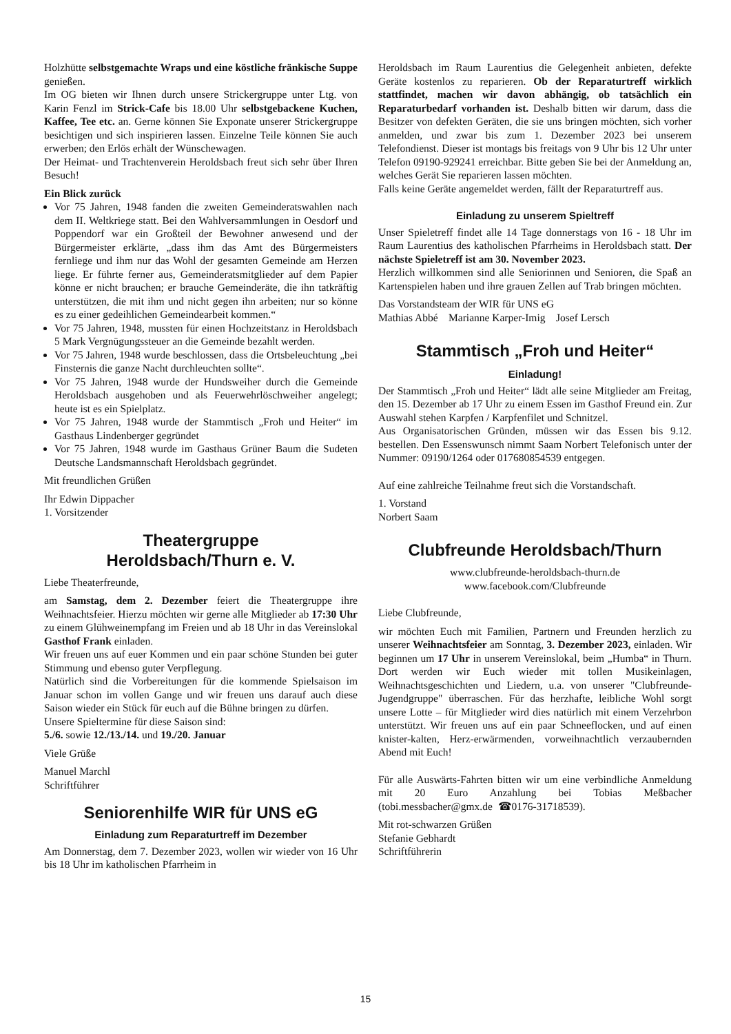Holzhütte selbstgemachte Wraps und eine köstliche fränkische Suppe genießen.
Im OG bieten wir Ihnen durch unsere Strickergruppe unter Ltg. von Karin Fenzl im Strick-Cafe bis 18.00 Uhr selbstgebackene Kuchen, Kaffee, Tee etc. an. Gerne können Sie Exponate unserer Strickergruppe besichtigen und sich inspirieren lassen. Einzelne Teile können Sie auch erwerben; den Erlös erhält der Wünschewagen.
Der Heimat- und Trachtenverein Heroldsbach freut sich sehr über Ihren Besuch!
Ein Blick zurück
Vor 75 Jahren, 1948 fanden die zweiten Gemeinderatswahlen nach dem II. Weltkriege statt. Bei den Wahlversammlungen in Oesdorf und Poppendorf war ein Großteil der Bewohner anwesend und der Bürgermeister erklärte, „dass ihm das Amt des Bürgermeisters fernliege und ihm nur das Wohl der gesamten Gemeinde am Herzen liege. Er führte ferner aus, Gemeinderatsmitglieder auf dem Papier könne er nicht brauchen; er brauche Gemeinderäte, die ihn tatkräftig unterstützen, die mit ihm und nicht gegen ihn arbeiten; nur so könne es zu einer gedeihlichen Gemeindearbeit kommen.“
Vor 75 Jahren, 1948, mussten für einen Hochzeitstanz in Heroldsbach 5 Mark Vergnügungssteuer an die Gemeinde bezahlt werden.
Vor 75 Jahren, 1948 wurde beschlossen, dass die Ortsbeleuchtung „bei Finsternis die ganze Nacht durchleuchten sollte“.
Vor 75 Jahren, 1948 wurde der Hundsweiher durch die Gemeinde Heroldsbach ausgehoben und als Feuerwehrlöschweiher angelegt; heute ist es ein Spielplatz.
Vor 75 Jahren, 1948 wurde der Stammtisch „Froh und Heiter“ im Gasthaus Lindenberger gegründet
Vor 75 Jahren, 1948 wurde im Gasthaus Grüner Baum die Sudeten Deutsche Landsmannschaft Heroldsbach gegründet.
Mit freundlichen Grüßen
Ihr Edwin Dippacher
1. Vorsitzender
Theatergruppe
Heroldsbach/Thurn e. V.
Liebe Theaterfreunde,
am Samstag, dem 2. Dezember feiert die Theatergruppe ihre Weihnachtsfeier. Hierzu möchten wir gerne alle Mitglieder ab 17:30 Uhr zu einem Glühweinempfang im Freien und ab 18 Uhr in das Vereinslokal Gasthof Frank einladen.
Wir freuen uns auf euer Kommen und ein paar schöne Stunden bei guter Stimmung und ebenso guter Verpflegung.
Natürlich sind die Vorbereitungen für die kommende Spielsaison im Januar schon im vollen Gange und wir freuen uns darauf auch diese Saison wieder ein Stück für euch auf die Bühne bringen zu dürfen.
Unsere Spieltermine für diese Saison sind:
5./6. sowie 12./13./14. und 19./20. Januar
Viele Grüße
Manuel Marchl
Schriftführer
Seniorenhilfe WIR für UNS eG
Einladung zum Reparaturtreff im Dezember
Am Donnerstag, dem 7. Dezember 2023, wollen wir wieder von 16 Uhr bis 18 Uhr im katholischen Pfarrheim in
Heroldsbach im Raum Laurentius die Gelegenheit anbieten, defekte Geräte kostenlos zu reparieren. Ob der Reparaturtreff wirklich stattfindet, machen wir davon abhängig, ob tatsächlich ein Reparaturbedarf vorhanden ist. Deshalb bitten wir darum, dass die Besitzer von defekten Geräten, die sie uns bringen möchten, sich vorher anmelden, und zwar bis zum 1. Dezember 2023 bei unserem Telefondienst. Dieser ist montags bis freitags von 9 Uhr bis 12 Uhr unter Telefon 09190-929241 erreichbar. Bitte geben Sie bei der Anmeldung an, welches Gerät Sie reparieren lassen möchten.
Falls keine Geräte angemeldet werden, fällt der Reparaturtreff aus.
Einladung zu unserem Spieltreff
Unser Spieletreff findet alle 14 Tage donnerstags von 16 - 18 Uhr im Raum Laurentius des katholischen Pfarrheims in Heroldsbach statt. Der nächste Spieletreff ist am 30. November 2023.
Herzlich willkommen sind alle Seniorinnen und Senioren, die Spaß an Kartenspielen haben und ihre grauen Zellen auf Trab bringen möchten.
Das Vorstandsteam der WIR für UNS eG
Mathias Abbé Marianne Karper-Imig Josef Lersch
Stammtisch „Froh und Heiter“
Einladung!
Der Stammtisch „Froh und Heiter“ lädt alle seine Mitglieder am Freitag, den 15. Dezember ab 17 Uhr zu einem Essen im Gasthof Freund ein. Zur Auswahl stehen Karpfen / Karpfenfilet und Schnitzel.
Aus Organisatorischen Gründen, müssen wir das Essen bis 9.12. bestellen. Den Essenswunsch nimmt Saam Norbert Telefonisch unter der Nummer: 09190/1264 oder 017680854539 entgegen.
Auf eine zahlreiche Teilnahme freut sich die Vorstandschaft.
1. Vorstand
Norbert Saam
Clubfreunde Heroldsbach/Thurn
www.clubfreunde-heroldsbach-thurn.de
www.facebook.com/Clubfreunde
Liebe Clubfreunde,
wir möchten Euch mit Familien, Partnern und Freunden herzlich zu unserer Weihnachtsfeier am Sonntag, 3. Dezember 2023, einladen. Wir beginnen um 17 Uhr in unserem Vereinslokal, beim „Humba“ in Thurn. Dort werden wir Euch wieder mit tollen Musikeinlagen, Weihnachtsgeschichten und Liedern, u.a. von unserer "Clubfreunde-Jugendgruppe" überraschen. Für das herzhafte, leibliche Wohl sorgt unsere Lotte – für Mitglieder wird dies natürlich mit einem Verzehrbon unterstützt. Wir freuen uns auf ein paar Schneeflocken, und auf einen knister-kalten, Herz-erwärmenden, vorweihnachtlich verzaubernden Abend mit Euch!
Für alle Auswärts-Fahrten bitten wir um eine verbindliche Anmeldung mit 20 Euro Anzahlung bei Tobias Meßbacher (tobi.messbacher@gmx.de ☎0176-31718539).
Mit rot-schwarzen Grüßen
Stefanie Gebhardt
Schriftführerin
15